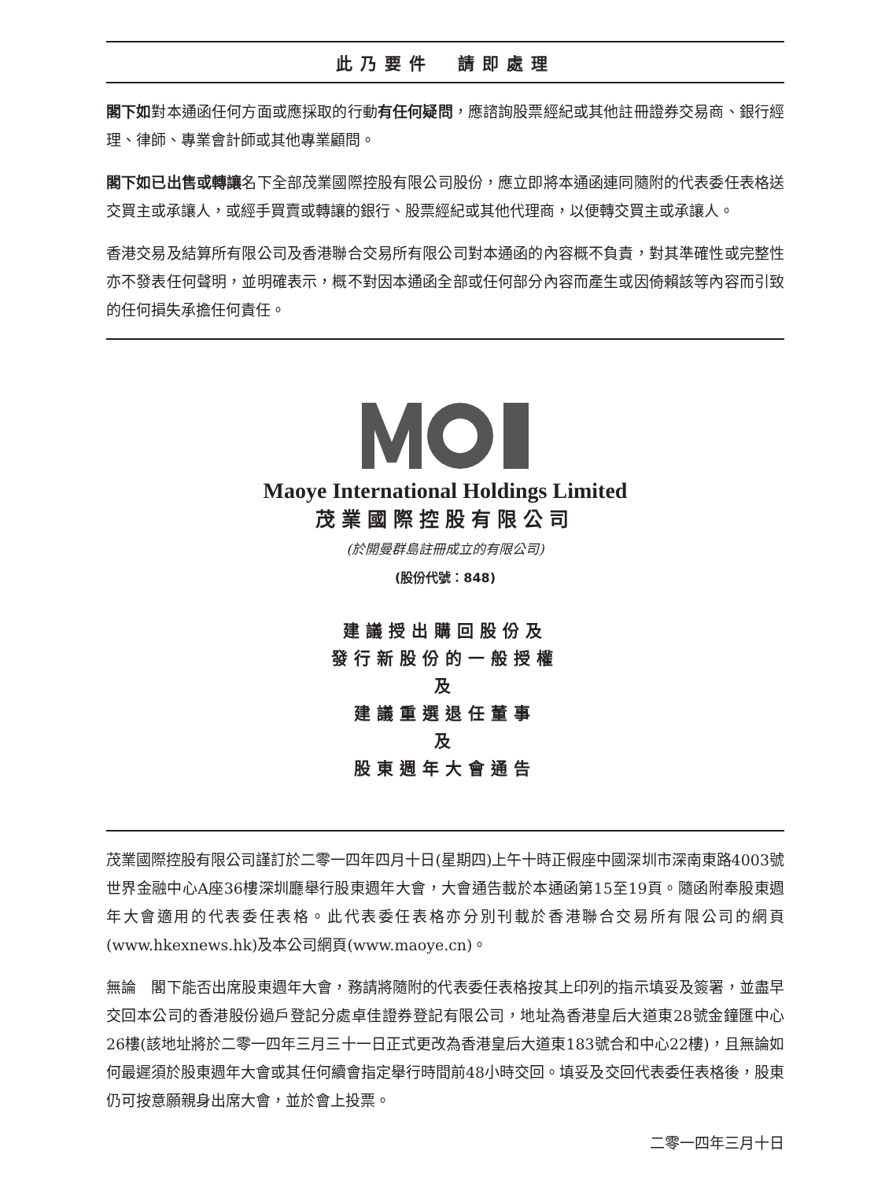此乃要件　請即處理
閣下如對本通函任何方面或應採取的行動有任何疑問，應諮詢股票經紀或其他註冊證券交易商、銀行經理、律師、專業會計師或其他專業顧問。
閣下如已出售或轉讓名下全部茂業國際控股有限公司股份，應立即將本通函連同隨附的代表委任表格送交買主或承讓人，或經手買賣或轉讓的銀行、股票經紀或其他代理商，以便轉交買主或承讓人。
香港交易及結算所有限公司及香港聯合交易所有限公司對本通函的內容概不負責，對其準確性或完整性亦不發表任何聲明，並明確表示，概不對因本通函全部或任何部分內容而產生或因倚賴該等內容而引致的任何損失承擔任何責任。
Maoye International Holdings Limited
茂業國際控股有限公司
(於開曼群島註冊成立的有限公司)
(股份代號：848)
建議授出購回股份及
發行新股份的一般授權
及
建議重選退任董事
及
股東週年大會通告
茂業國際控股有限公司謹訂於二零一四年四月十日(星期四)上午十時正假座中國深圳市深南東路4003號世界金融中心A座36樓深圳廳舉行股東週年大會，大會通告載於本通函第15至19頁。隨函附奉股東週年大會適用的代表委任表格。此代表委任表格亦分別刊載於香港聯合交易所有限公司的網頁(www.hkexnews.hk)及本公司網頁(www.maoye.cn)。
無論　閣下能否出席股東週年大會，務請將隨附的代表委任表格按其上印列的指示填妥及簽署，並盡早交回本公司的香港股份過戶登記分處卓佳證券登記有限公司，地址為香港皇后大道東28號金鐘匯中心26樓(該地址將於二零一四年三月三十一日正式更改為香港皇后大道東183號合和中心22樓)，且無論如何最遲須於股東週年大會或其任何續會指定舉行時間前48小時交回。填妥及交回代表委任表格後，股東仍可按意願親身出席大會，並於會上投票。
二零一四年三月十日